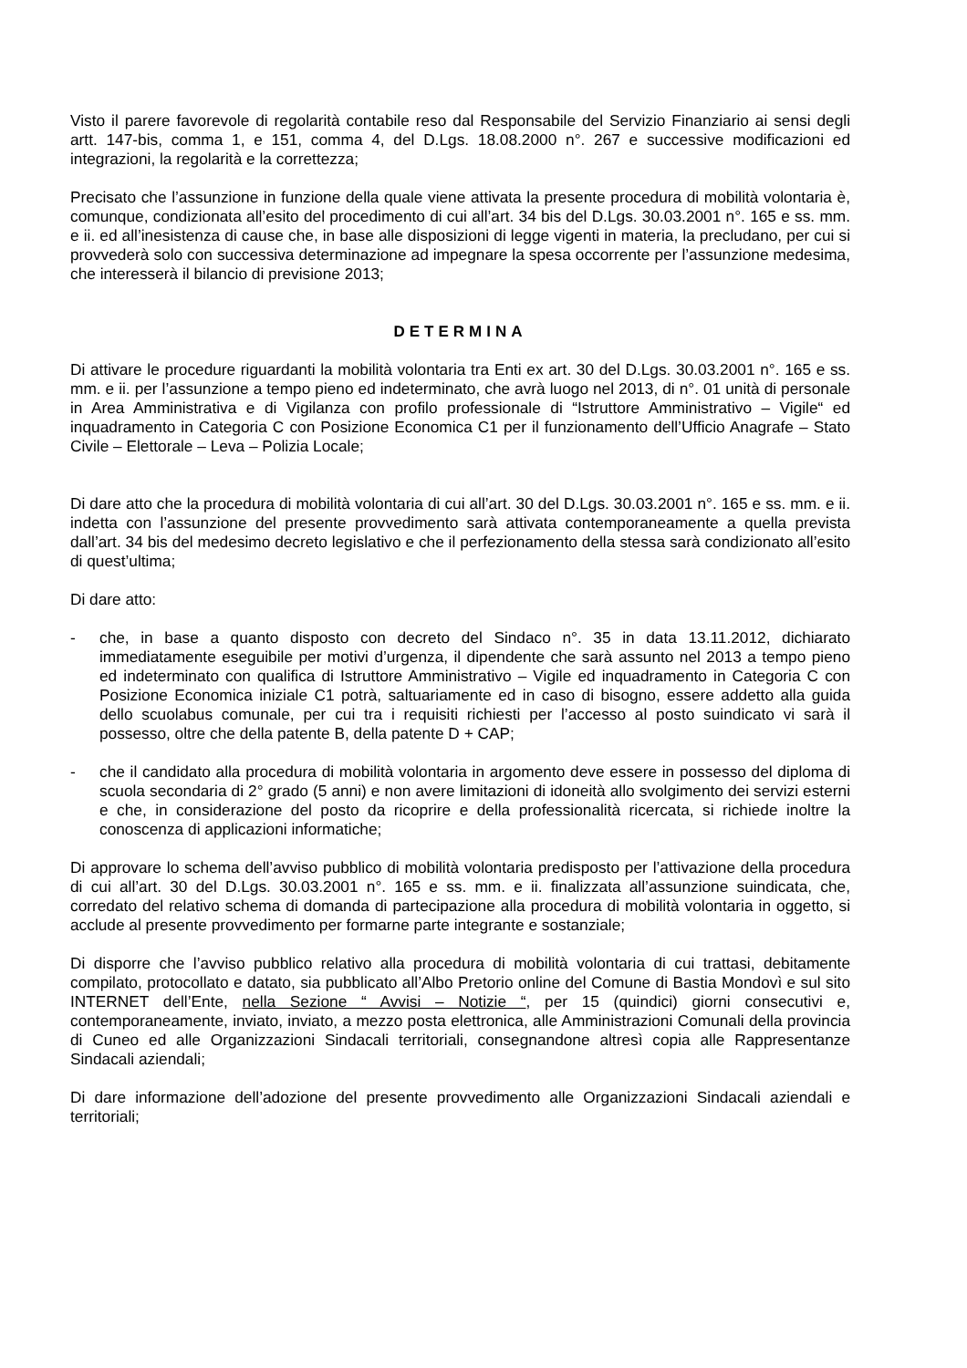Visto il parere favorevole di regolarità contabile reso dal Responsabile del Servizio Finanziario ai sensi degli artt. 147-bis, comma 1, e 151, comma 4, del D.Lgs. 18.08.2000 n°. 267 e successive modificazioni ed integrazioni, la regolarità e la correttezza;
Precisato che l’assunzione in funzione della quale viene attivata la presente procedura di mobilità volontaria è, comunque, condizionata all’esito del procedimento di cui all’art. 34 bis del D.Lgs. 30.03.2001 n°. 165 e ss. mm. e ii. ed all’inesistenza di cause che, in base alle disposizioni di legge vigenti in materia, la precludano, per cui si provvederà solo con successiva determinazione ad impegnare la spesa occorrente per l’assunzione medesima, che interesserà il bilancio di previsione 2013;
DETERMINA
Di attivare le procedure riguardanti la mobilità volontaria tra Enti ex art. 30 del D.Lgs. 30.03.2001 n°. 165 e ss. mm. e ii. per l’assunzione a tempo pieno ed indeterminato, che avrà luogo nel 2013, di n°. 01 unità di personale in Area Amministrativa e di Vigilanza con profilo professionale di “Istruttore Amministrativo – Vigile“ ed inquadramento in Categoria C con Posizione Economica C1 per il funzionamento dell’Ufficio Anagrafe – Stato Civile – Elettorale – Leva – Polizia Locale;
Di dare atto che la procedura di mobilità volontaria di cui all’art. 30 del D.Lgs. 30.03.2001 n°. 165 e ss. mm. e ii. indetta con l’assunzione del presente provvedimento sarà attivata contemporaneamente a quella prevista dall’art. 34 bis del medesimo decreto legislativo e che il perfezionamento della stessa sarà condizionato all’esito di quest’ultima;
Di dare atto:
- che, in base a quanto disposto con decreto del Sindaco n°. 35 in data 13.11.2012, dichiarato immediatamente eseguibile per motivi d’urgenza, il dipendente che sarà assunto nel 2013 a tempo pieno ed indeterminato con qualifica di Istruttore Amministrativo – Vigile ed inquadramento in Categoria C con Posizione Economica iniziale C1 potrà, saltuariamente ed in caso di bisogno, essere addetto alla guida dello scuolabus comunale, per cui tra i requisiti richiesti per l’accesso al posto suindicato vi sarà il possesso, oltre che della patente B, della patente D + CAP;
- che il candidato alla procedura di mobilità volontaria in argomento deve essere in possesso del diploma di scuola secondaria di 2° grado (5 anni) e non avere limitazioni di idoneità allo svolgimento dei servizi esterni e che, in considerazione del posto da ricoprire e della professionalità ricercata, si richiede inoltre la conoscenza di applicazioni informatiche;
Di approvare lo schema dell’avviso pubblico di mobilità volontaria predisposto per l’attivazione della procedura di cui all’art. 30 del D.Lgs. 30.03.2001 n°. 165 e ss. mm. e ii. finalizzata all’assunzione suindicata, che, corredato del relativo schema di domanda di partecipazione alla procedura di mobilità volontaria in oggetto, si acclude al presente provvedimento per formarne parte integrante e sostanziale;
Di disporre che l’avviso pubblico relativo alla procedura di mobilità volontaria di cui trattasi, debitamente compilato, protocollato e datato, sia pubblicato all’Albo Pretorio online del Comune di Bastia Mondovì e sul sito INTERNET dell’Ente, nella Sezione “ Avvisi – Notizie “, per 15 (quindici) giorni consecutivi e, contemporaneamente, inviato, inviato, a mezzo posta elettronica, alle Amministrazioni Comunali della provincia di Cuneo ed alle Organizzazioni Sindacali territoriali, consegnandone altresì copia alle Rappresentanze Sindacali aziendali;
Di dare informazione dell’adozione del presente provvedimento alle Organizzazioni Sindacali aziendali e territoriali;